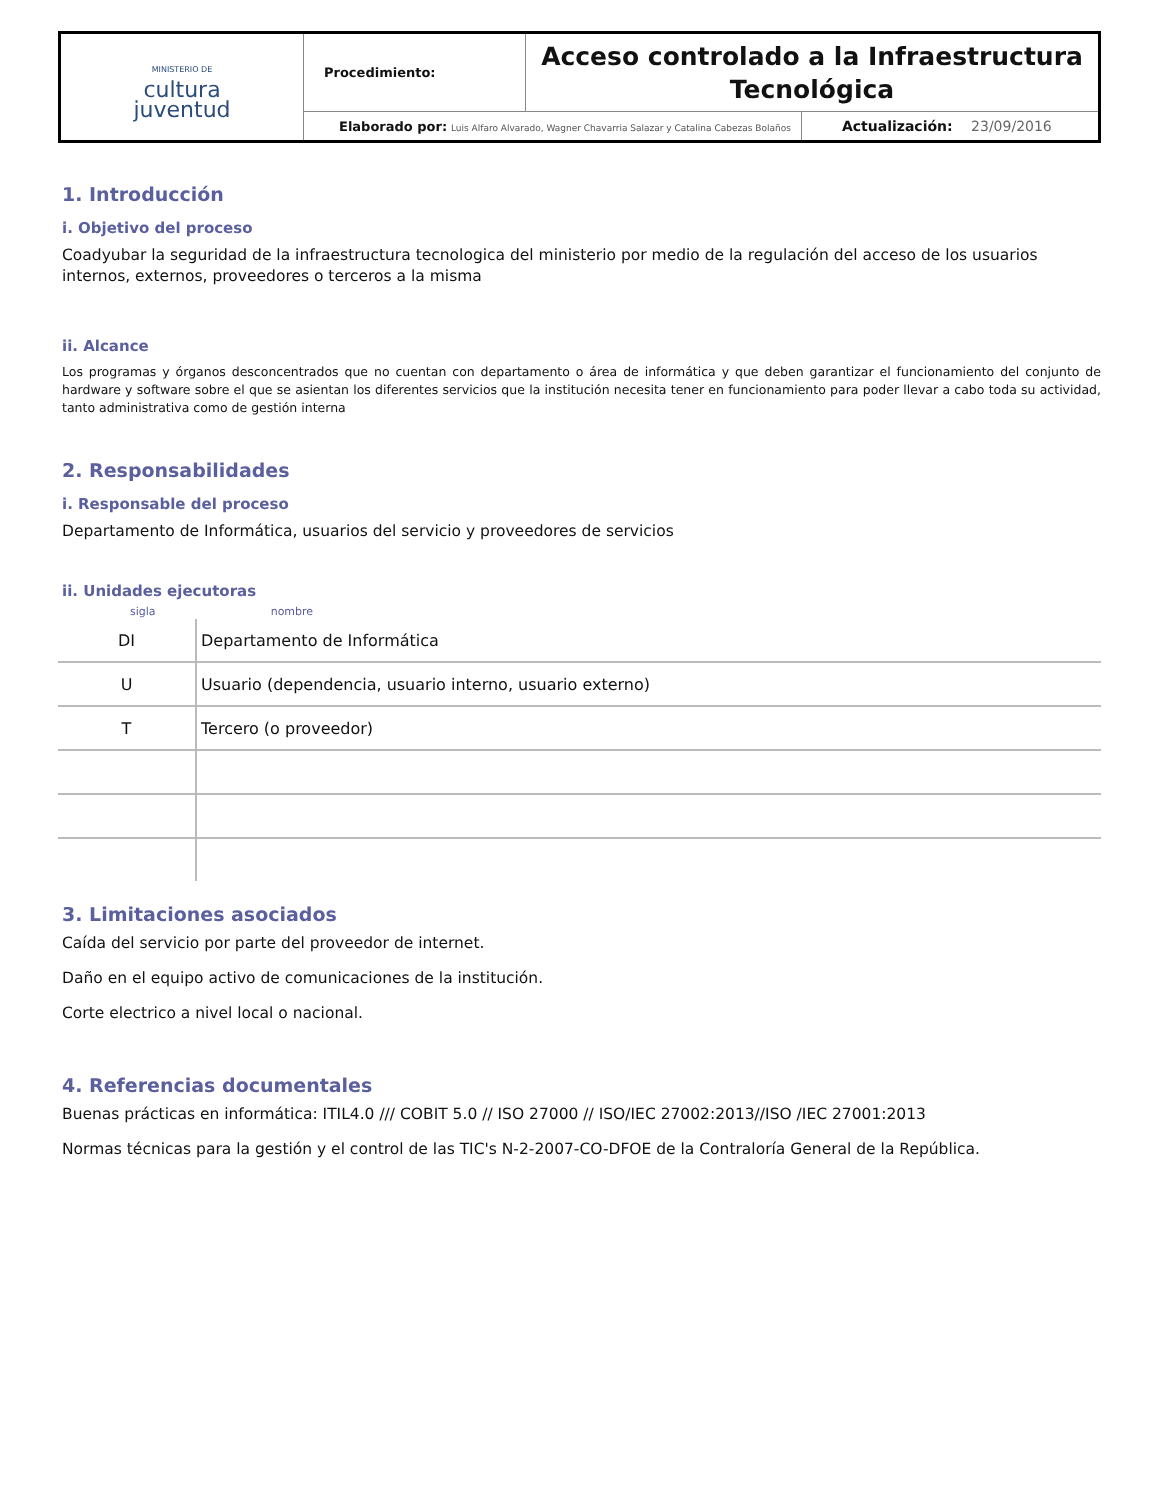| MINISTERIO DE cultura juventud | Procedimiento: | Acceso controlado a la Infraestructura Tecnológica | |
| | Elaborado por: Luis Alfaro Alvarado, Wagner Chavarria Salazar y Catalina Cabezas Bolaños | | Actualización: 23/09/2016 |
1. Introducción
i. Objetivo del proceso
Coadyubar la seguridad de la infraestructura tecnologica del ministerio por medio de la regulación del acceso de los usuarios internos, externos, proveedores o terceros a la misma
ii. Alcance
Los programas y órganos desconcentrados que no cuentan con departamento o área de informática y que deben garantizar el funcionamiento del conjunto de hardware y software sobre el que se asientan los diferentes servicios que la institución necesita tener en funcionamiento para poder llevar a cabo toda su actividad, tanto administrativa como de gestión interna
2. Responsabilidades
i. Responsable del proceso
Departamento de Informática, usuarios del servicio y proveedores de servicios
ii. Unidades ejecutoras
sigla nombre
| DI | Departamento de Informática |
| U | Usuario (dependencia, usuario interno, usuario externo) |
| T | Tercero (o proveedor) |
3. Limitaciones asociados
Caída del servicio por parte del proveedor de internet.
Daño en el equipo activo de comunicaciones de la institución.
Corte electrico a nivel local o nacional.
4. Referencias documentales
Buenas prácticas en informática: ITIL4.0 /// COBIT 5.0 // ISO 27000 // ISO/IEC 27002:2013//ISO /IEC 27001:2013
Normas técnicas para la gestión y el control de las TIC's N-2-2007-CO-DFOE de la Contraloría General de la República.